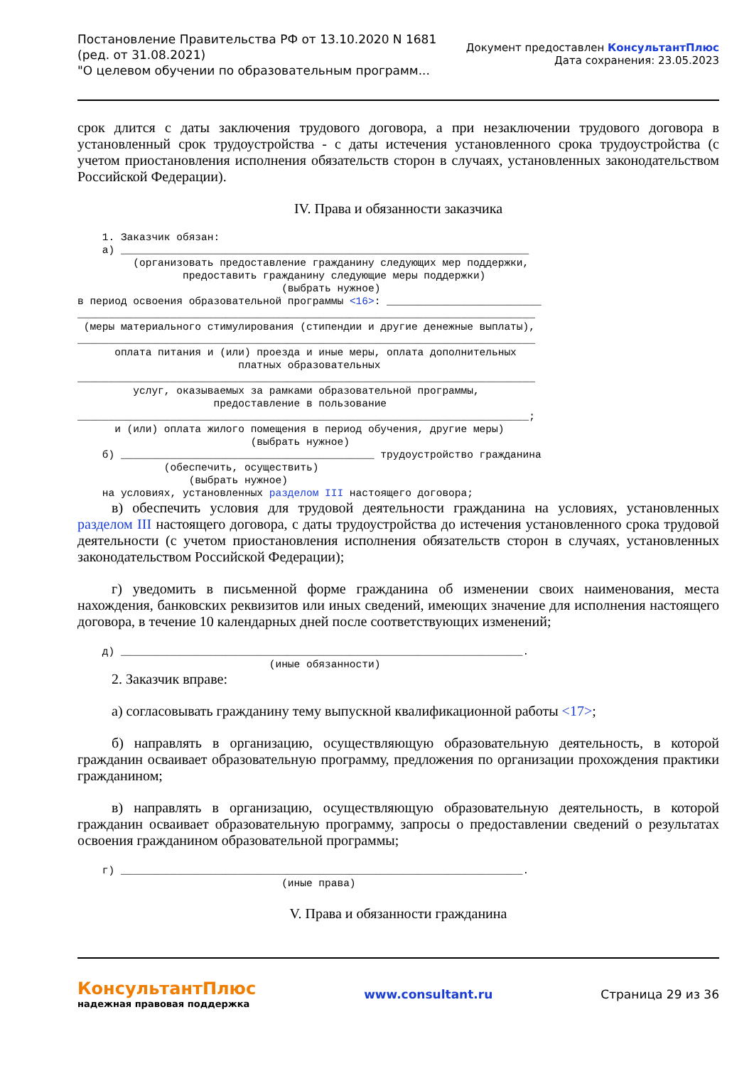Постановление Правительства РФ от 13.10.2020 N 1681
(ред. от 31.08.2021)
"О целевом обучении по образовательным программ...
Документ предоставлен КонсультантПлюс
Дата сохранения: 23.05.2023
срок длится с даты заключения трудового договора, а при незаключении трудового договора в установленный срок трудоустройства - с даты истечения установленного срока трудоустройства (с учетом приостановления исполнения обязательств сторон в случаях, установленных законодательством Российской Федерации).
IV. Права и обязанности заказчика
    1. Заказчик обязан:
    а) __________________________________________________________________
         (организовать предоставление гражданину следующих мер поддержки,
                 предоставить гражданину следующие меры поддержки)
                                 (выбрать нужное)
в период освоения образовательной программы <16>: _________________________
__________________________________________________________________________
 (меры материального стимулирования (стипендии и другие денежные выплаты),
__________________________________________________________________________
      оплата питания и (или) проезда и иные меры, оплата дополнительных
                          платных образовательных
__________________________________________________________________________
         услуг, оказываемых за рамками образовательной программы,
                      предоставление в пользование
_________________________________________________________________________;
      и (или) оплата жилого помещения в период обучения, другие меры)
                            (выбрать нужное)
    б) _________________________________________ трудоустройство гражданина
              (обеспечить, осуществить)
                  (выбрать нужное)
    на условиях, установленных разделом III настоящего договора;
в) обеспечить условия для трудовой деятельности гражданина на условиях, установленных разделом III настоящего договора, с даты трудоустройства до истечения установленного срока трудовой деятельности (с учетом приостановления исполнения обязательств сторон в случаях, установленных законодательством Российской Федерации);
г) уведомить в письменной форме гражданина об изменении своих наименования, места нахождения, банковских реквизитов или иных сведений, имеющих значение для исполнения настоящего договора, в течение 10 календарных дней после соответствующих изменений;
    д) _________________________________________________________________.
                               (иные обязанности)
2. Заказчик вправе:
а) согласовывать гражданину тему выпускной квалификационной работы <17>;
б) направлять в организацию, осуществляющую образовательную деятельность, в которой гражданин осваивает образовательную программу, предложения по организации прохождения практики гражданином;
в) направлять в организацию, осуществляющую образовательную деятельность, в которой гражданин осваивает образовательную программу, запросы о предоставлении сведений о результатах освоения гражданином образовательной программы;
    г) _________________________________________________________________.
                                 (иные права)
V. Права и обязанности гражданина
КонсультантПлюс
надежная правовая поддержка
www.consultant.ru Страница 29 из 36